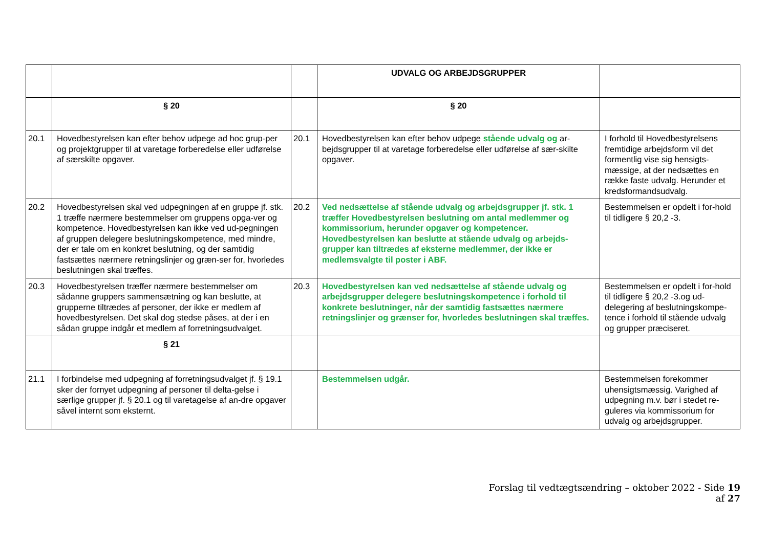| | | | UDVALG OG ARBEJDSGRUPPER | |
| | § 20 | | § 20 | |
| 20.1 | Hovedbestyrelsen kan efter behov udpege ad hoc grup-per og projektgrupper til at varetage forberedelse eller udførelse af særskilte opgaver. | 20.1 | Hovedbestyrelsen kan efter behov udpege stående udvalg og ar-bejdsgrupper til at varetage forberedelse eller udførelse af sær-skilte opgaver. | I forhold til Hovedbestyrelsens fremtidige arbejdsform vil det formentlig vise sig hensigts-mæssige, at der nedsættes en række faste udvalg. Herunder et kredsformandsudvalg. |
| 20.2 | Hovedbestyrelsen skal ved udpegningen af en gruppe jf. stk. 1 træffe nærmere bestemmelser om gruppens opga-ver og kompetence. Hovedbestyrelsen kan ikke ved ud-pegningen af gruppen delegere beslutningskompetence, med mindre, der er tale om en konkret beslutning, og der samtidig fastsættes nærmere retningslinjer og græn-ser for, hvorledes beslutningen skal træffes. | 20.2 | Ved nedsættelse af stående udvalg og arbejdsgrupper jf. stk. 1 træffer Hovedbestyrelsen beslutning om antal medlemmer og kommissorium, herunder opgaver og kompetencer. Hovedbestyrelsen kan beslutte at stående udvalg og arbejds-grupper kan tiltrædes af eksterne medlemmer, der ikke er medlemsvalgte til poster i ABF. | Bestemmelsen er opdelt i for-hold til tidligere § 20,2 -3. |
| 20.3 | Hovedbestyrelsen træffer nærmere bestemmelser om sådanne gruppers sammensætning og kan beslutte, at grupperne tiltrædes af personer, der ikke er medlem af hovedbestyrelsen. Det skal dog stedse påses, at der i en sådan gruppe indgår et medlem af forretningsudvalget. | 20.3 | Hovedbestyrelsen kan ved nedsættelse af stående udvalg og arbejdsgrupper delegere beslutningskompetence i forhold til konkrete beslutninger, når der samtidig fastsættes nærmere retningslinjer og grænser for, hvorledes beslutningen skal træffes. | Bestemmelsen er opdelt i for-hold til tidligere § 20,2 -3.og ud-delegering af beslutningskompe-tence i forhold til stående udvalg og grupper præciseret. |
| | § 21 | | | |
| 21.1 | I forbindelse med udpegning af forretningsudvalget jf. § 19.1 sker der fornyet udpegning af personer til delta-gelse i særlige grupper jf. § 20.1 og til varetagelse af an-dre opgaver såvel internt som eksternt. | | Bestemmelsen udgår. | Bestemmelsen forekommer uhensigtsmæssig. Varighed af udpegning m.v. bør i stedet re-guleres via kommissorium for udvalg og arbejdsgrupper. |
Forslag til vedtægtsændring – oktober 2022 - Side 19 af 27